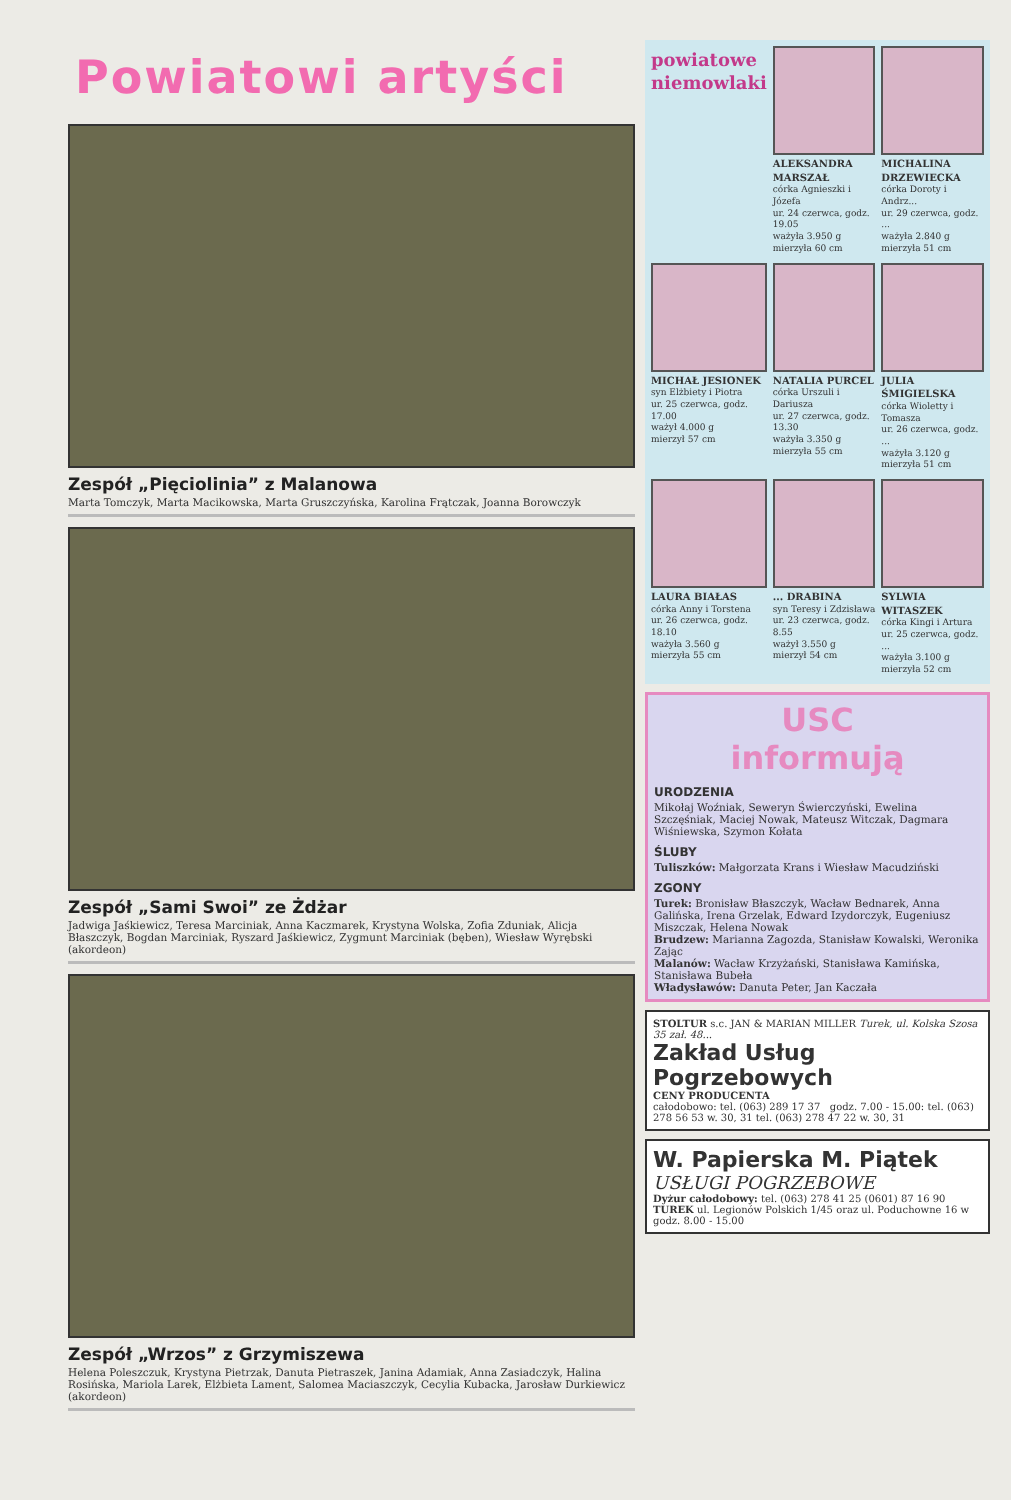Powiatowi artyści
Zespół „Pięciolinia” z Malanowa
Marta Tomczyk, Marta Macikowska, Marta Gruszczyńska, Karolina Frątczak, Joanna Borowczyk
Zespół „Sami Swoi” ze Żdżar
Jadwiga Jaśkiewicz, Teresa Marciniak, Anna Kaczmarek, Krystyna Wolska, Zofia Zduniak, Alicja Błaszczyk, Bogdan Marciniak, Ryszard Jaśkiewicz, Zygmunt Marciniak (bęben), Wiesław Wyrębski (akordeon)
Zespół „Wrzos” z Grzymiszewa
Helena Poleszczuk, Krystyna Pietrzak, Danuta Pietraszek, Janina Adamiak, Anna Zasiadczyk, Halina Rosińska, Mariola Larek, Elżbieta Lament, Salomea Maciaszczyk, Cecylia Kubacka, Jarosław Durkiewicz (akordeon)
powiatowe niemowlaki
ALEKSANDRA MARSZAŁ
córka Agnieszki i Józefa
ur. 24 czerwca, godz. 19.05
ważyła 3.950 g
mierzyła 60 cm
MICHALINA DRZEWIECKA
córka Doroty i Andrz...
ur. 29 czerwca, godz. ...
ważyła 2.840 g
mierzyła 51 cm
MICHAŁ JESIONEK
syn Elżbiety i Piotra
ur. 25 czerwca, godz. 17.00
ważył 4.000 g
mierzył 57 cm
NATALIA PURCEL
córka Urszuli i Dariusza
ur. 27 czerwca, godz. 13.30
ważyła 3.350 g
mierzyła 55 cm
JULIA ŚMIGIELSKA
córka Wioletty i Tomasza
ur. 26 czerwca, godz. ...
ważyła 3.120 g
mierzyła 51 cm
LAURA BIAŁAS
córka Anny i Torstena
ur. 26 czerwca, godz. 18.10
ważyła 3.560 g
mierzyła 55 cm
... DRABINA
syn Teresy i Zdzisława
ur. 23 czerwca, godz. 8.55
ważył 3.550 g
mierzył 54 cm
SYLWIA WITASZEK
córka Kingi i Artura
ur. 25 czerwca, godz. ...
ważyła 3.100 g
mierzyła 52 cm
USC
informują
URODZENIA
Mikołaj Woźniak, Seweryn Świerczyński, Ewelina Szczęśniak, Maciej Nowak, Mateusz Witczak, Dagmara Wiśniewska, Szymon Kołata
ŚLUBY
Tuliszków: Małgorzata Krans i Wiesław Macudziński
ZGONY
Turek: Bronisław Błaszczyk, Wacław Bednarek, Anna Galińska, Irena Grzelak, Edward Izydorczyk, Eugeniusz Miszczak, Helena Nowak
Brudzew: Marianna Zagozda, Stanisław Kowalski, Weronika Zając
Malanów: Wacław Krzyżański, Stanisława Kamińska, Stanisława Bubeła
Władysławów: Danuta Peter, Jan Kaczała
STOLTUR s.c. JAN & MARIAN MILLER Turek, ul. Kolska Szosa 35 zał. 48...
Zakład Usług Pogrzebowych
CENY PRODUCENTA
całodobowo: tel. (063) 289 17 37 godz. 7.00 - 15.00: tel. (063) 278 56 53 w. 30, 31 tel. (063) 278 47 22 w. 30, 31
W. Papierska M. Piątek
USŁUGI POGRZEBOWE
Dyżur całodobowy: tel. (063) 278 41 25 (0601) 87 16 90
TUREK ul. Legionów Polskich 1/45 oraz ul. Poduchowne 16 w godz. 8.00 - 15.00